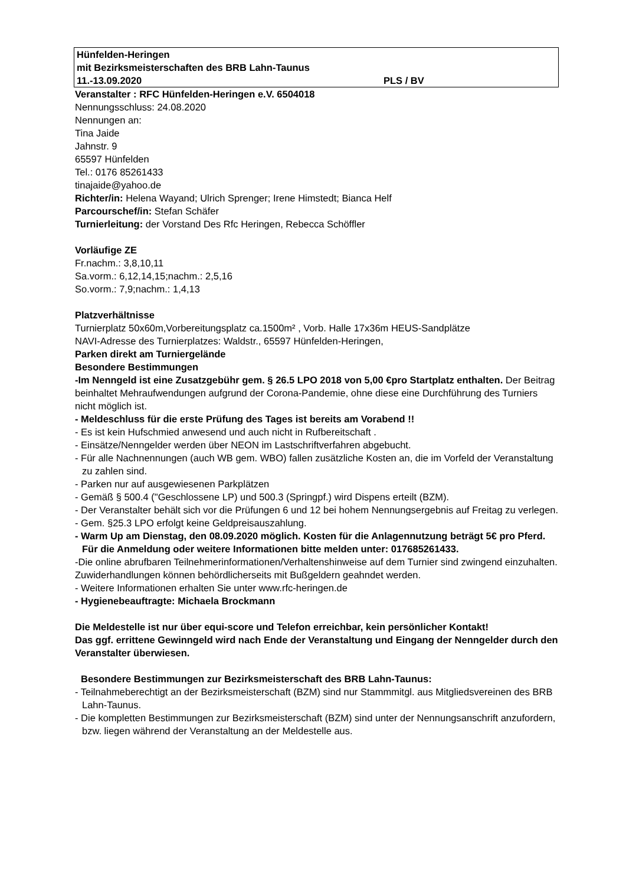Hünfelden-Heringen
mit Bezirksmeisterschaften des BRB Lahn-Taunus
11.-13.09.2020 PLS / BV
Veranstalter : RFC Hünfelden-Heringen e.V. 6504018
Nennungsschluss: 24.08.2020
Nennungen an:
Tina Jaide
Jahnstr. 9
65597 Hünfelden
Tel.: 0176 85261433
tinajaide@yahoo.de
Richter/in: Helena Wayand; Ulrich Sprenger; Irene Himstedt; Bianca Helf
Parcourschef/in: Stefan Schäfer
Turnierleitung: der Vorstand Des Rfc Heringen, Rebecca Schöffler
Vorläufige ZE
Fr.nachm.: 3,8,10,11
Sa.vorm.: 6,12,14,15;nachm.: 2,5,16
So.vorm.: 7,9;nachm.: 1,4,13
Platzverhältnisse
Turnierplatz 50x60m,Vorbereitungsplatz ca.1500m² , Vorb. Halle 17x36m HEUS-Sandplätze
NAVI-Adresse des Turnierplatzes: Waldstr., 65597 Hünfelden-Heringen,
Parken direkt am Turniergelände
Besondere Bestimmungen
-Im Nenngeld ist eine Zusatzgebühr gem. § 26.5 LPO 2018 von 5,00 €pro Startplatz enthalten. Der Beitrag beinhaltet Mehraufwendungen aufgrund der Corona-Pandemie, ohne diese eine Durchführung des Turniers nicht möglich ist.
- Meldeschluss für die erste Prüfung des Tages ist bereits am Vorabend !!
- Es ist kein Hufschmied anwesend und auch nicht in Rufbereitschaft .
- Einsätze/Nenngelder werden über NEON im Lastschriftverfahren abgebucht.
- Für alle Nachnennungen (auch WB gem. WBO) fallen zusätzliche Kosten an, die im Vorfeld der Veranstaltung zu zahlen sind.
- Parken nur auf ausgewiesenen Parkplätzen
- Gemäß § 500.4 ("Geschlossene LP) und 500.3 (Springpf.) wird Dispens erteilt (BZM).
- Der Veranstalter behält sich vor die Prüfungen 6 und 12 bei hohem Nennungsergebnis auf Freitag zu verlegen.
- Gem. §25.3 LPO erfolgt keine Geldpreisauszahlung.
- Warm Up am Dienstag, den 08.09.2020 möglich. Kosten für die Anlagennutzung beträgt 5€ pro Pferd. Für die Anmeldung oder weitere Informationen bitte melden unter: 017685261433.
-Die online abrufbaren Teilnehmerinformationen/Verhaltenshinweise auf dem Turnier sind zwingend einzuhalten. Zuwiderhandlungen können behördlicherseits mit Bußgeldern geahndet werden.
- Weitere Informationen erhalten Sie unter www.rfc-heringen.de
- Hygienebeauftragte: Michaela Brockmann
Die Meldestelle ist nur über equi-score und Telefon erreichbar, kein persönlicher Kontakt!
Das ggf. errittene Gewinngeld wird nach Ende der Veranstaltung und Eingang der Nenngelder durch den Veranstalter überwiesen.
Besondere Bestimmungen zur Bezirksmeisterschaft des BRB Lahn-Taunus:
- Teilnahmeberechtigt an der Bezirksmeisterschaft (BZM) sind nur Stammmitgl. aus Mitgliedsvereinen des BRB Lahn-Taunus.
- Die kompletten Bestimmungen zur Bezirksmeisterschaft (BZM) sind unter der Nennungsanschrift anzufordern, bzw. liegen während der Veranstaltung an der Meldestelle aus.